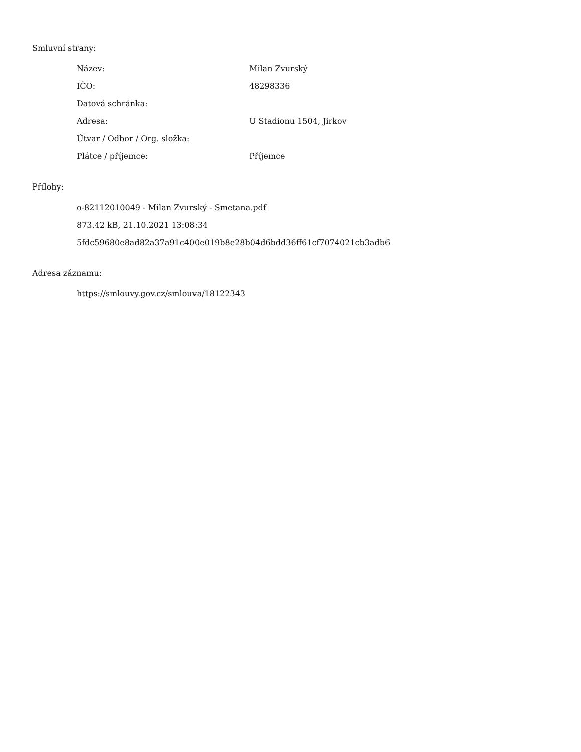Smluvní strany:
| Název: | Milan Zvurský |
| IČO: | 48298336 |
| Datová schránka: | |
| Adresa: | U Stadionu 1504, Jirkov |
| Útvar / Odbor / Org. složka: | |
| Plátce / příjemce: | Příjemce |
Přílohy:
o-82112010049 - Milan Zvurský - Smetana.pdf
873.42 kB, 21.10.2021 13:08:34
5fdc59680e8ad82a37a91c400e019b8e28b04d6bdd36ff61cf7074021cb3adb6
Adresa záznamu:
https://smlouvy.gov.cz/smlouva/18122343